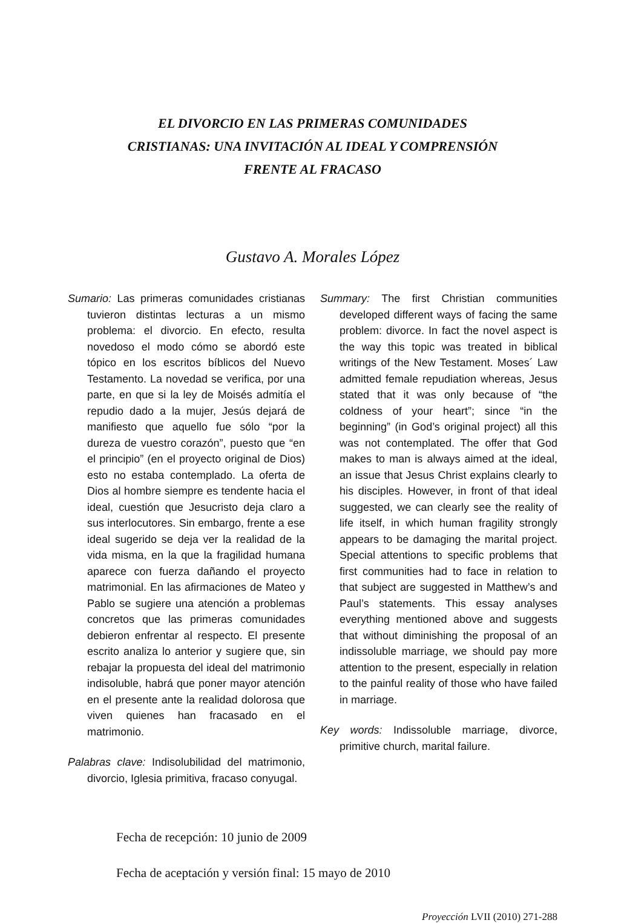EL DIVORCIO EN LAS PRIMERAS COMUNIDADES
CRISTIANAS: UNA INVITACIÓN AL IDEAL Y COMPRENSIÓN
FRENTE AL FRACASO
Gustavo A. Morales López
Sumario: Las primeras comunidades cristianas tuvieron distintas lecturas a un mismo problema: el divorcio. En efecto, resulta novedoso el modo cómo se abordó este tópico en los escritos bíblicos del Nuevo Testamento. La novedad se verifica, por una parte, en que si la ley de Moisés admitía el repudio dado a la mujer, Jesús dejará de manifiesto que aquello fue sólo “por la dureza de vuestro corazón”, puesto que “en el principio” (en el proyecto original de Dios) esto no estaba contemplado. La oferta de Dios al hombre siempre es tendente hacia el ideal, cuestión que Jesucristo deja claro a sus interlocutores. Sin embargo, frente a ese ideal sugerido se deja ver la realidad de la vida misma, en la que la fragilidad humana aparece con fuerza dañando el proyecto matrimonial. En las afirmaciones de Mateo y Pablo se sugiere una atención a problemas concretos que las primeras comunidades debieron enfrentar al respecto. El presente escrito analiza lo anterior y sugiere que, sin rebajar la propuesta del ideal del matrimonio indisoluble, habrá que poner mayor atención en el presente ante la realidad dolorosa que viven quienes han fracasado en el matrimonio.
Palabras clave: Indisolubilidad del matrimonio, divorcio, Iglesia primitiva, fracaso conyugal.
Summary: The first Christian communities developed different ways of facing the same problem: divorce. In fact the novel aspect is the way this topic was treated in biblical writings of the New Testament. Moses´ Law admitted female repudiation whereas, Jesus stated that it was only because of “the coldness of your heart”; since “in the beginning” (in God’s original project) all this was not contemplated. The offer that God makes to man is always aimed at the ideal, an issue that Jesus Christ explains clearly to his disciples. However, in front of that ideal suggested, we can clearly see the reality of life itself, in which human fragility strongly appears to be damaging the marital project. Special attentions to specific problems that first communities had to face in relation to that subject are suggested in Matthew’s and Paul’s statements. This essay analyses everything mentioned above and suggests that without diminishing the proposal of an indissoluble marriage, we should pay more attention to the present, especially in relation to the painful reality of those who have failed in marriage.
Key words: Indissoluble marriage, divorce, primitive church, marital failure.
Fecha de recepción: 10 junio de 2009
Fecha de aceptación y versión final: 15 mayo de 2010
Proyección LVII (2010) 271-288